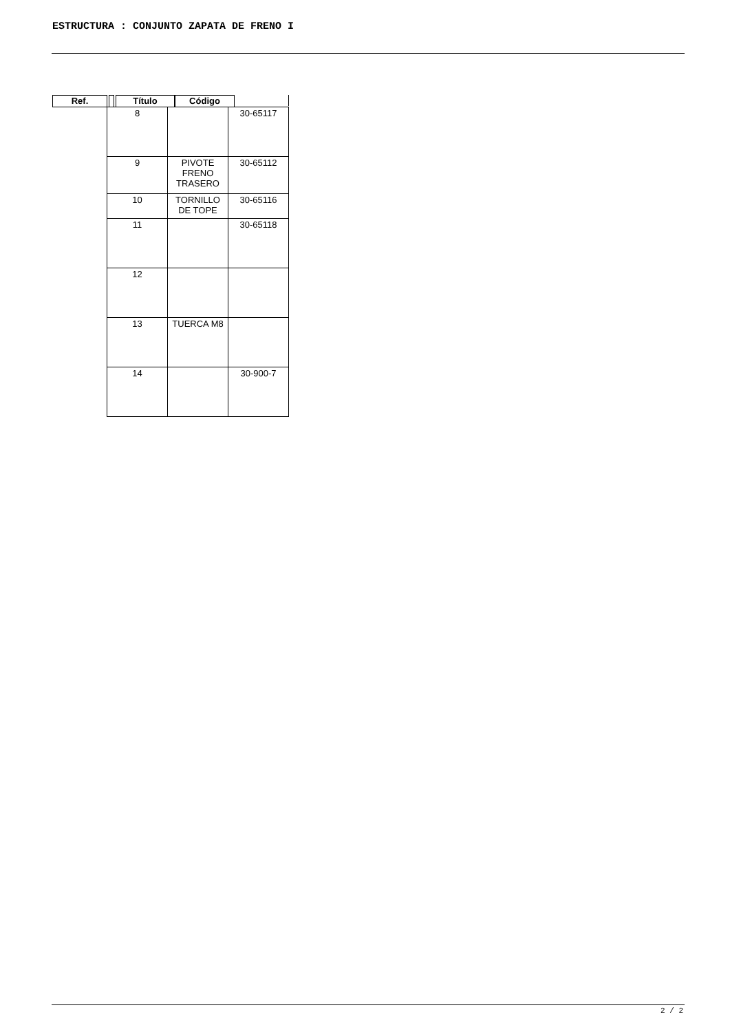ESTRUCTURA : CONJUNTO ZAPATA DE FRENO I
Ref. Título Código
| 8 | | 30-65117 |
| 9 | PIVOTE FRENO TRASERO | 30-65112 |
| 10 | TORNILLO DE TOPE | 30-65116 |
| 11 | | 30-65118 |
| 12 | | |
| 13 | TUERCA M8 | |
| 14 | | 30-900-7 |
2 / 2